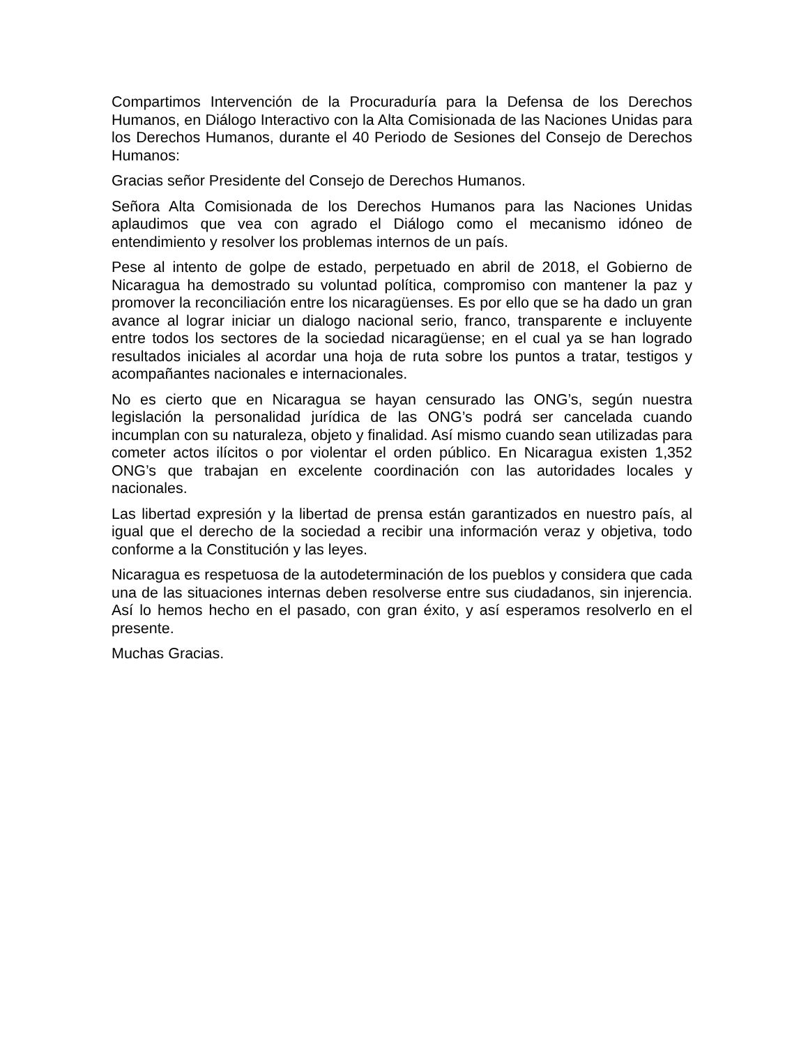Compartimos Intervención de la Procuraduría para la Defensa de los Derechos Humanos, en Diálogo Interactivo con la Alta Comisionada de las Naciones Unidas para los Derechos Humanos, durante el 40 Periodo de Sesiones del Consejo de Derechos Humanos:
Gracias señor Presidente del Consejo de Derechos Humanos.
Señora Alta Comisionada de los Derechos Humanos para las Naciones Unidas aplaudimos que vea con agrado el Diálogo como el mecanismo idóneo de entendimiento y resolver los problemas internos de un país.
Pese al intento de golpe de estado, perpetuado en abril de 2018, el Gobierno de Nicaragua ha demostrado su voluntad política, compromiso con mantener la paz y promover la reconciliación entre los nicaragüenses. Es por ello que se ha dado un gran avance al lograr iniciar un dialogo nacional serio, franco, transparente e incluyente entre todos los sectores de la sociedad nicaragüense; en el cual ya se han logrado resultados iniciales al acordar una hoja de ruta sobre los puntos a tratar, testigos y acompañantes nacionales e internacionales.
No es cierto que en Nicaragua se hayan censurado las ONG’s, según nuestra legislación la personalidad jurídica de las ONG’s podrá ser cancelada cuando incumplan con su naturaleza, objeto y finalidad. Así mismo cuando sean utilizadas para cometer actos ilícitos o por violentar el orden público. En Nicaragua existen 1,352 ONG’s que trabajan en excelente coordinación con las autoridades locales y nacionales.
Las libertad expresión y la libertad de prensa están garantizados en nuestro país, al igual que el derecho de la sociedad a recibir una información veraz y objetiva, todo conforme a la Constitución y las leyes.
Nicaragua es respetuosa de la autodeterminación de los pueblos y considera que cada una de las situaciones internas deben resolverse entre sus ciudadanos, sin injerencia. Así lo hemos hecho en el pasado, con gran éxito, y así esperamos resolverlo en el presente.
Muchas Gracias.